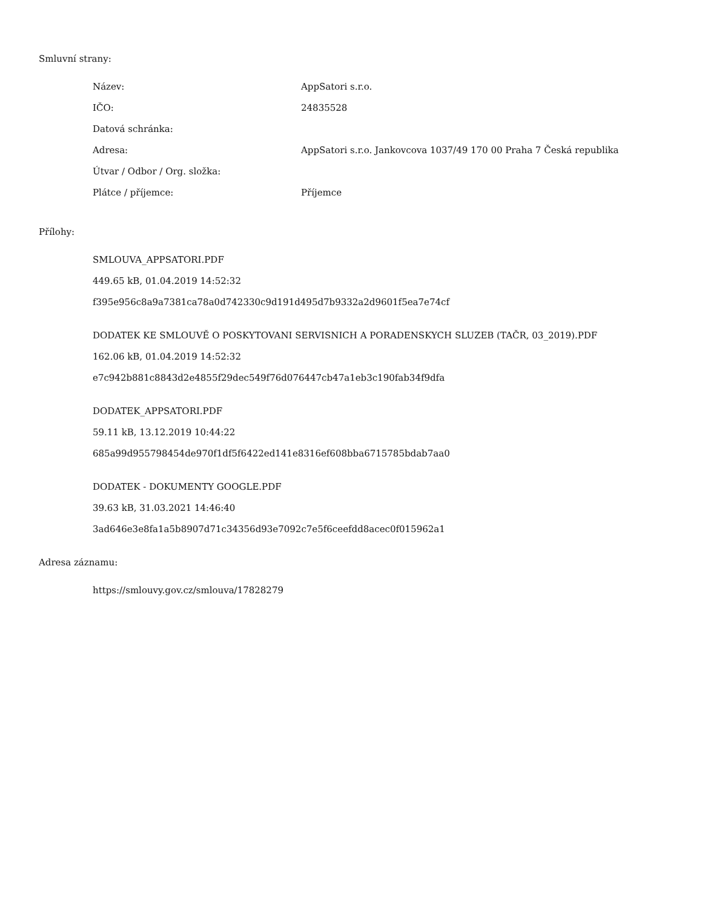Smluvní strany:
| Název: | AppSatori s.r.o. |
| IČO: | 24835528 |
| Datová schránka: | |
| Adresa: | AppSatori s.r.o. Jankovcova 1037/49 170 00 Praha 7 Česká republika |
| Útvar / Odbor / Org. složka: | |
| Plátce / příjemce: | Příjemce |
Přílohy:
SMLOUVA_APPSATORI.PDF
449.65 kB, 01.04.2019 14:52:32
f395e956c8a9a7381ca78a0d742330c9d191d495d7b9332a2d9601f5ea7e74cf
DODATEK KE SMLOUVĚ O POSKYTOVANI SERVISNICH A PORADENSKYCH SLUZEB (TAČR, 03_2019).PDF
162.06 kB, 01.04.2019 14:52:32
e7c942b881c8843d2e4855f29dec549f76d076447cb47a1eb3c190fab34f9dfa
DODATEK_APPSATORI.PDF
59.11 kB, 13.12.2019 10:44:22
685a99d955798454de970f1df5f6422ed141e8316ef608bba6715785bdab7aa0
DODATEK - DOKUMENTY GOOGLE.PDF
39.63 kB, 31.03.2021 14:46:40
3ad646e3e8fa1a5b8907d71c34356d93e7092c7e5f6ceefdd8acec0f015962a1
Adresa záznamu:
https://smlouvy.gov.cz/smlouva/17828279